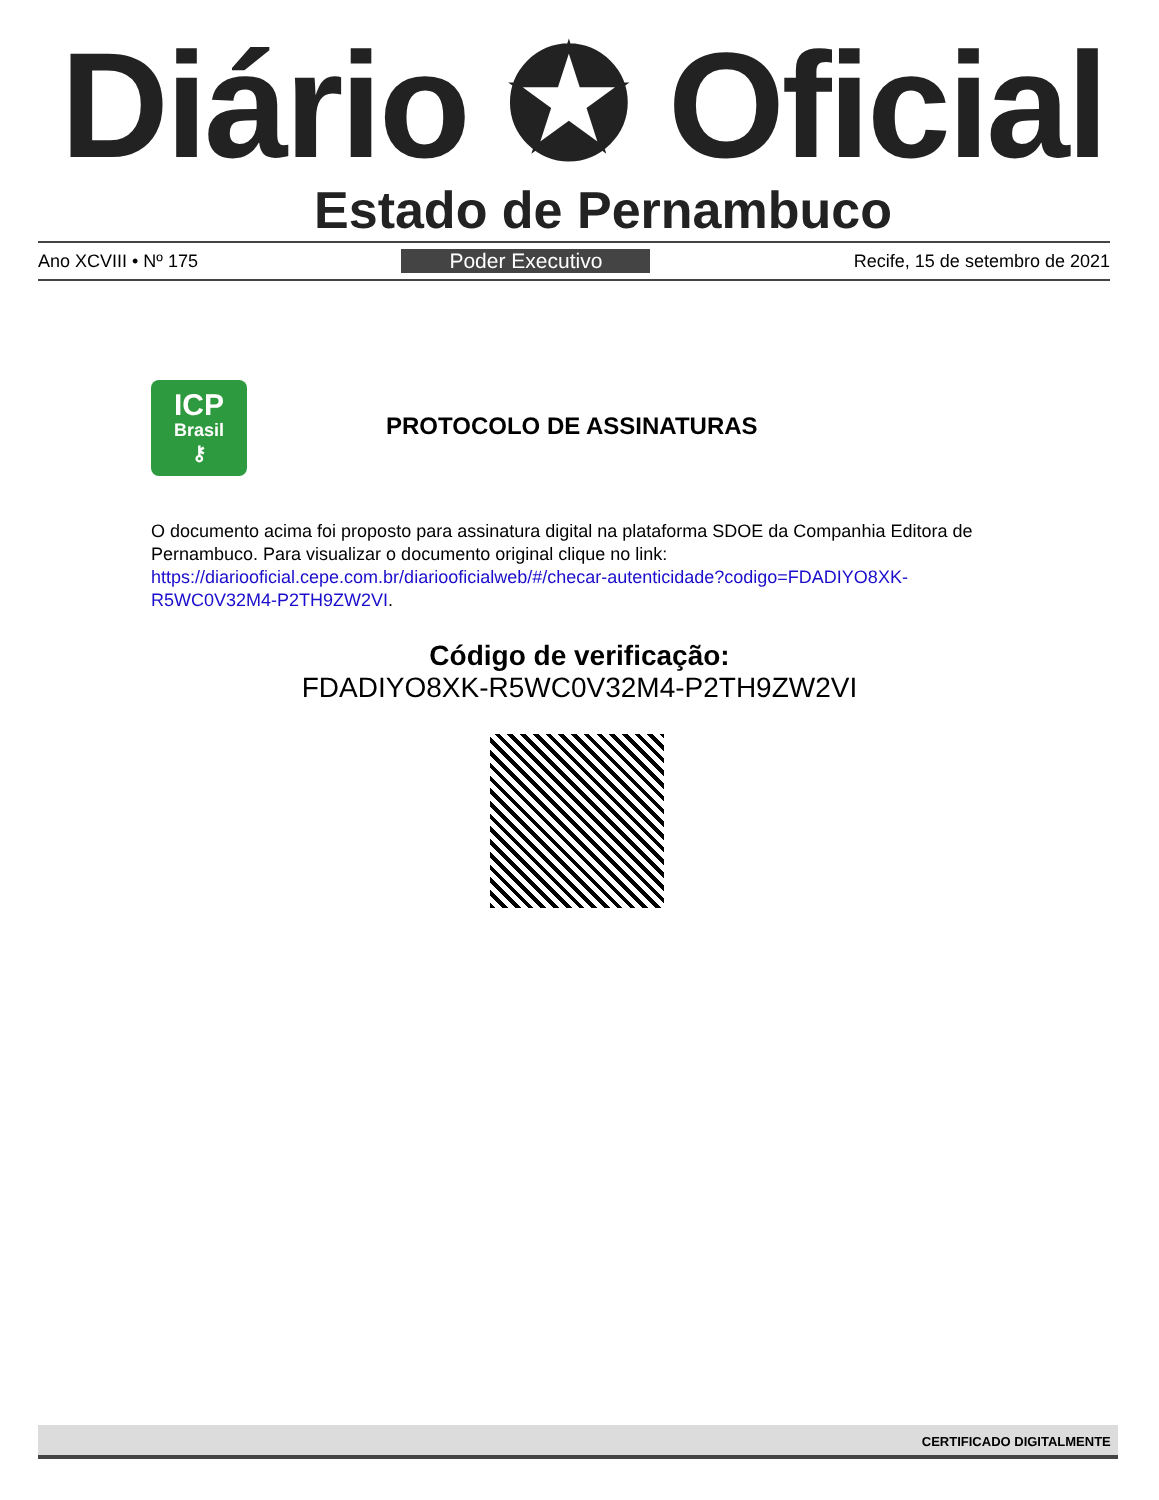Diário ✪ Oficial
Estado de Pernambuco
Ano XCVIII • Nº 175 Poder Executivo Recife, 15 de setembro de 2021
ICP
Brasil
⚷
PROTOCOLO DE ASSINATURAS
O documento acima foi proposto para assinatura digital na plataforma SDOE da Companhia Editora de Pernambuco. Para visualizar o documento original clique no link: https://diariooficial.cepe.com.br/diariooficialweb/#/checar-autenticidade?codigo=FDADIYO8XK-R5WC0V32M4-P2TH9ZW2VI.
Código de verificação:
FDADIYO8XK-R5WC0V32M4-P2TH9ZW2VI
CERTIFICADO DIGITALMENTE